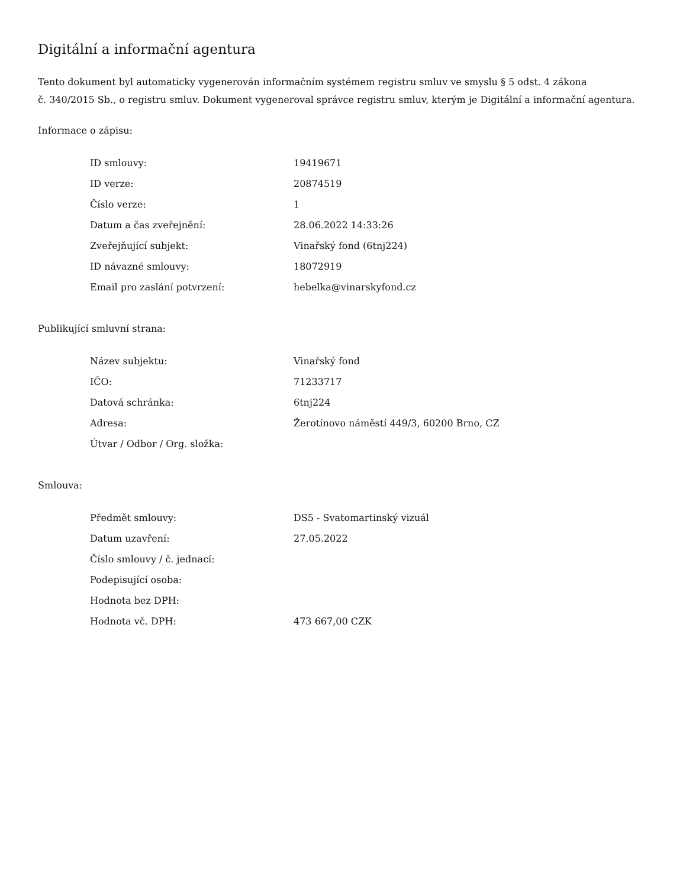Digitální a informační agentura
Tento dokument byl automaticky vygenerován informačním systémem registru smluv ve smyslu § 5 odst. 4 zákona
č. 340/2015 Sb., o registru smluv. Dokument vygeneroval správce registru smluv, kterým je Digitální a informační agentura.
Informace o zápisu:
| ID smlouvy: | 19419671 |
| ID verze: | 20874519 |
| Číslo verze: | 1 |
| Datum a čas zveřejnění: | 28.06.2022 14:33:26 |
| Zveřejňující subjekt: | Vinařský fond (6tnj224) |
| ID návazné smlouvy: | 18072919 |
| Email pro zaslání potvrzení: | hebelka@vinarskyfond.cz |
Publikující smluvní strana:
| Název subjektu: | Vinařský fond |
| IČO: | 71233717 |
| Datová schránka: | 6tnj224 |
| Adresa: | Žerotínovo náměstí 449/3, 60200 Brno, CZ |
| Útvar / Odbor / Org. složka: | |
Smlouva:
| Předmět smlouvy: | DS5 - Svatomartinský vizuál |
| Datum uzavření: | 27.05.2022 |
| Číslo smlouvy / č. jednací: | |
| Podepisující osoba: | |
| Hodnota bez DPH: | |
| Hodnota vč. DPH: | 473 667,00 CZK |